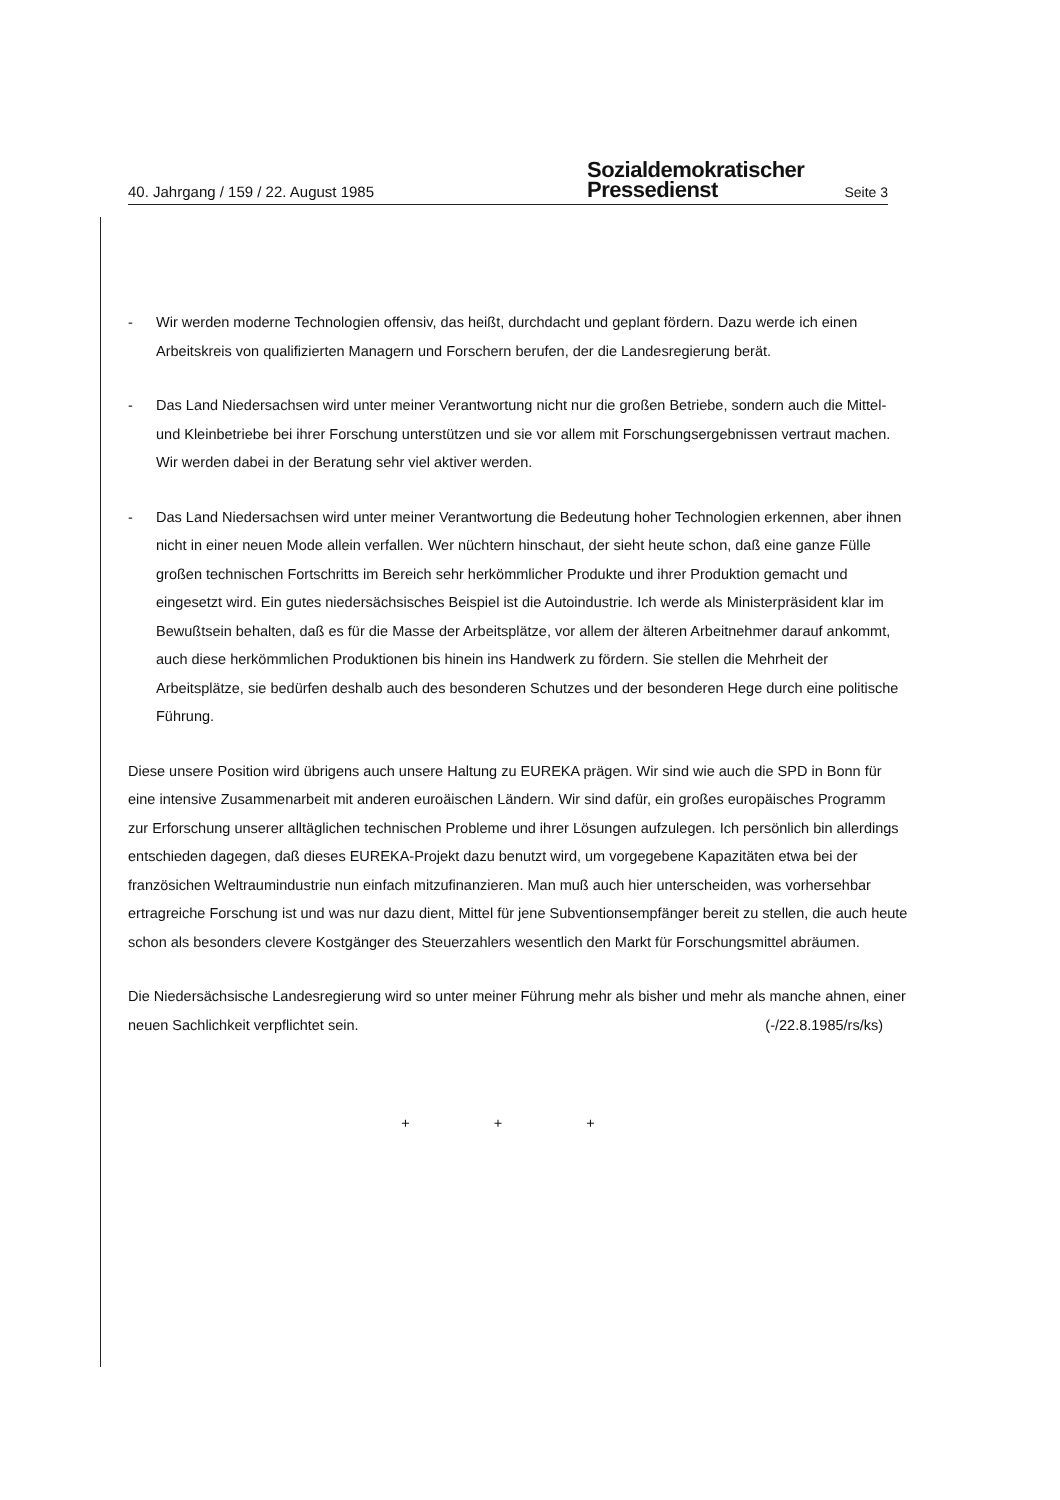40. Jahrgang / 159 / 22. August 1985
Sozialdemokratischer
Pressedienst
Seite 3
- Wir werden moderne Technologien offensiv, das heißt, durchdacht und geplant fördern. Dazu werde ich einen Arbeitskreis von qualifizierten Managern und Forschern berufen, der die Landesregierung berät.
- Das Land Niedersachsen wird unter meiner Verantwortung nicht nur die großen Betriebe, sondern auch die Mittel- und Kleinbetriebe bei ihrer Forschung unterstützen und sie vor allem mit Forschungsergebnissen vertraut machen. Wir werden dabei in der Beratung sehr viel aktiver werden.
- Das Land Niedersachsen wird unter meiner Verantwortung die Bedeutung hoher Technologien erkennen, aber ihnen nicht in einer neuen Mode allein verfallen. Wer nüchtern hinschaut, der sieht heute schon, daß eine ganze Fülle großen technischen Fortschritts im Bereich sehr herkömmlicher Produkte und ihrer Produktion gemacht und eingesetzt wird. Ein gutes niedersächsisches Beispiel ist die Autoindustrie. Ich werde als Ministerpräsident klar im Bewußtsein behalten, daß es für die Masse der Arbeitsplätze, vor allem der älteren Arbeitnehmer darauf ankommt, auch diese herkömmlichen Produktionen bis hinein ins Handwerk zu fördern. Sie stellen die Mehrheit der Arbeitsplätze, sie bedürfen deshalb auch des besonderen Schutzes und der besonderen Hege durch eine politische Führung.
Diese unsere Position wird übrigens auch unsere Haltung zu EUREKA prägen. Wir sind wie auch die SPD in Bonn für eine intensive Zusammenarbeit mit anderen euroäischen Ländern. Wir sind dafür, ein großes europäisches Programm zur Erforschung unserer alltäglichen technischen Probleme und ihrer Lösungen aufzulegen. Ich persönlich bin allerdings entschieden dagegen, daß dieses EUREKA-Projekt dazu benutzt wird, um vorgegebene Kapazitäten etwa bei der französichen Weltraumindustrie nun einfach mitzufinanzieren. Man muß auch hier unterscheiden, was vorhersehbar ertragreiche Forschung ist und was nur dazu dient, Mittel für jene Subventionsempfänger bereit zu stellen, die auch heute schon als besonders clevere Kostgänger des Steuerzahlers wesentlich den Markt für Forschungsmittel abräumen.
Die Niedersächsische Landesregierung wird so unter meiner Führung mehr als bisher und mehr als manche ahnen, einer neuen Sachlichkeit verpflichtet sein. (-/22.8.1985/rs/ks)
+ + +